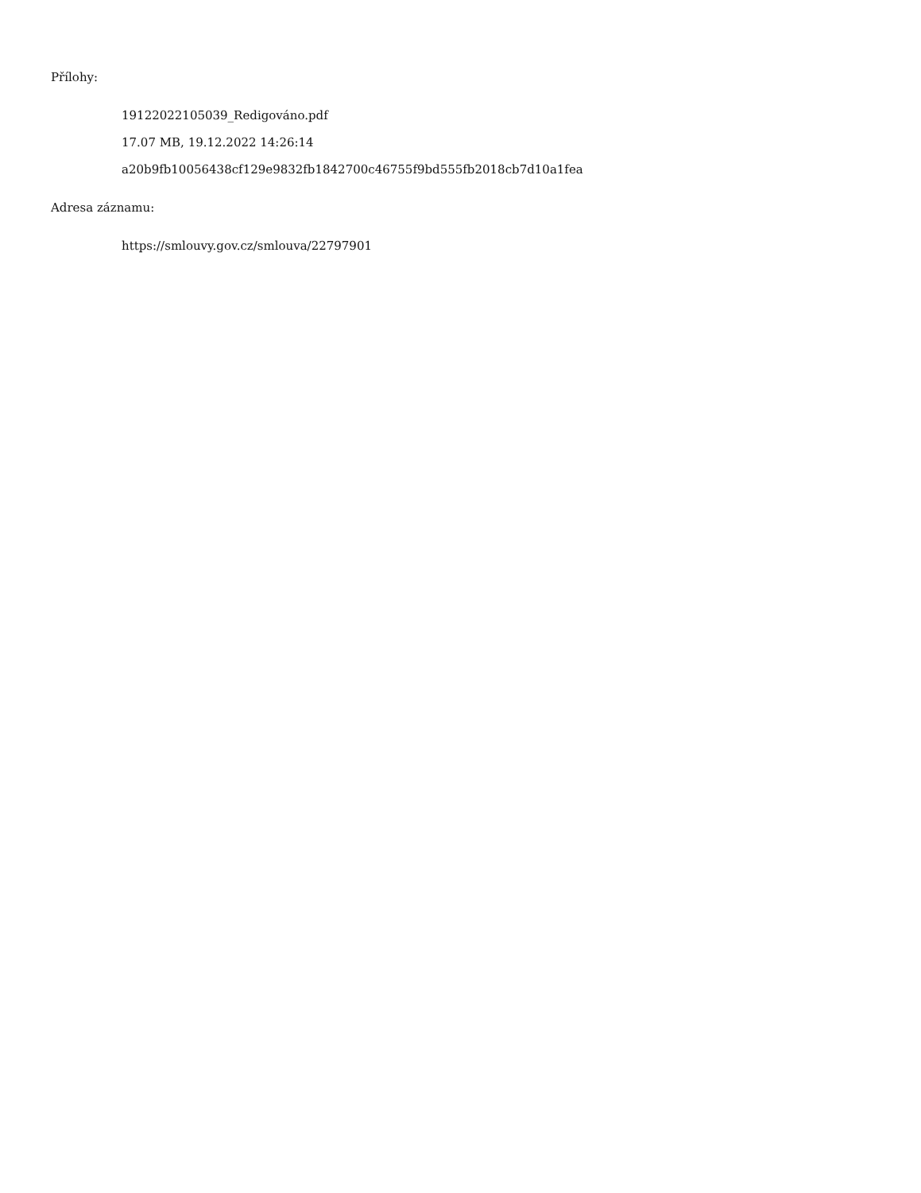Přílohy:
19122022105039_Redigováno.pdf
17.07 MB, 19.12.2022 14:26:14
a20b9fb10056438cf129e9832fb1842700c46755f9bd555fb2018cb7d10a1fea
Adresa záznamu:
https://smlouvy.gov.cz/smlouva/22797901